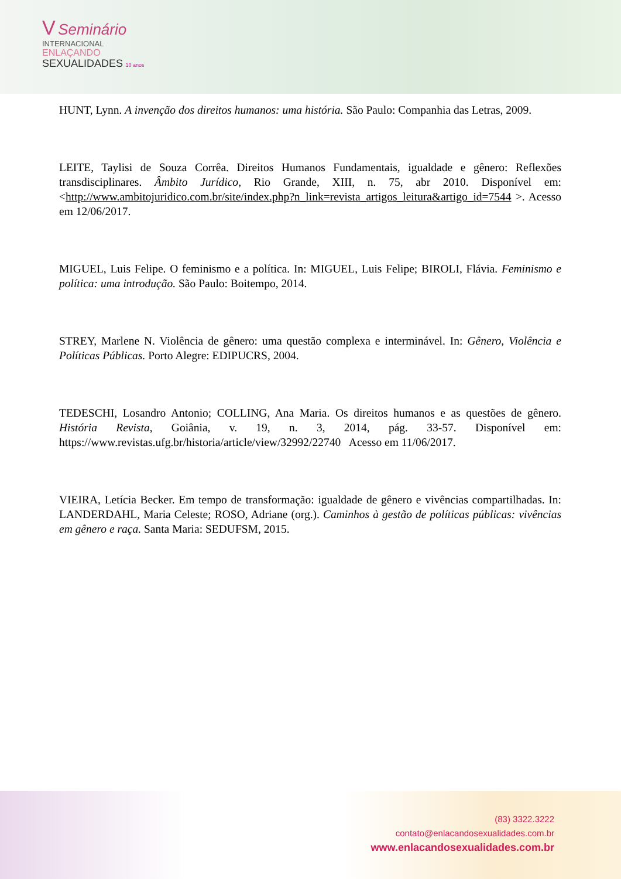V Seminário
INTERNACIONAL
ENLAÇANDO
SEXUALIDADES 10 anos
HUNT, Lynn. A invenção dos direitos humanos: uma história. São Paulo: Companhia das Letras, 2009.
LEITE, Taylisi de Souza Corrêa. Direitos Humanos Fundamentais, igualdade e gênero: Reflexões transdisciplinares. Âmbito Jurídico, Rio Grande, XIII, n. 75, abr 2010. Disponível em: <http://www.ambitojuridico.com.br/site/index.php?n_link=revista_artigos_leitura&artigo_id=7544 >. Acesso em 12/06/2017.
MIGUEL, Luis Felipe. O feminismo e a política. In: MIGUEL, Luis Felipe; BIROLI, Flávia. Feminismo e política: uma introdução. São Paulo: Boitempo, 2014.
STREY, Marlene N. Violência de gênero: uma questão complexa e interminável. In: Gênero, Violência e Políticas Públicas. Porto Alegre: EDIPUCRS, 2004.
TEDESCHI, Losandro Antonio; COLLING, Ana Maria. Os direitos humanos e as questões de gênero. História Revista, Goiânia, v. 19, n. 3, 2014, pág. 33-57. Disponível em: https://www.revistas.ufg.br/historia/article/view/32992/22740 Acesso em 11/06/2017.
VIEIRA, Letícia Becker. Em tempo de transformação: igualdade de gênero e vivências compartilhadas. In: LANDERDAHL, Maria Celeste; ROSO, Adriane (org.). Caminhos à gestão de políticas públicas: vivências em gênero e raça. Santa Maria: SEDUFSM, 2015.
(83) 3322.3222
contato@enlacandosexualidades.com.br
www.enlacandosexualidades.com.br